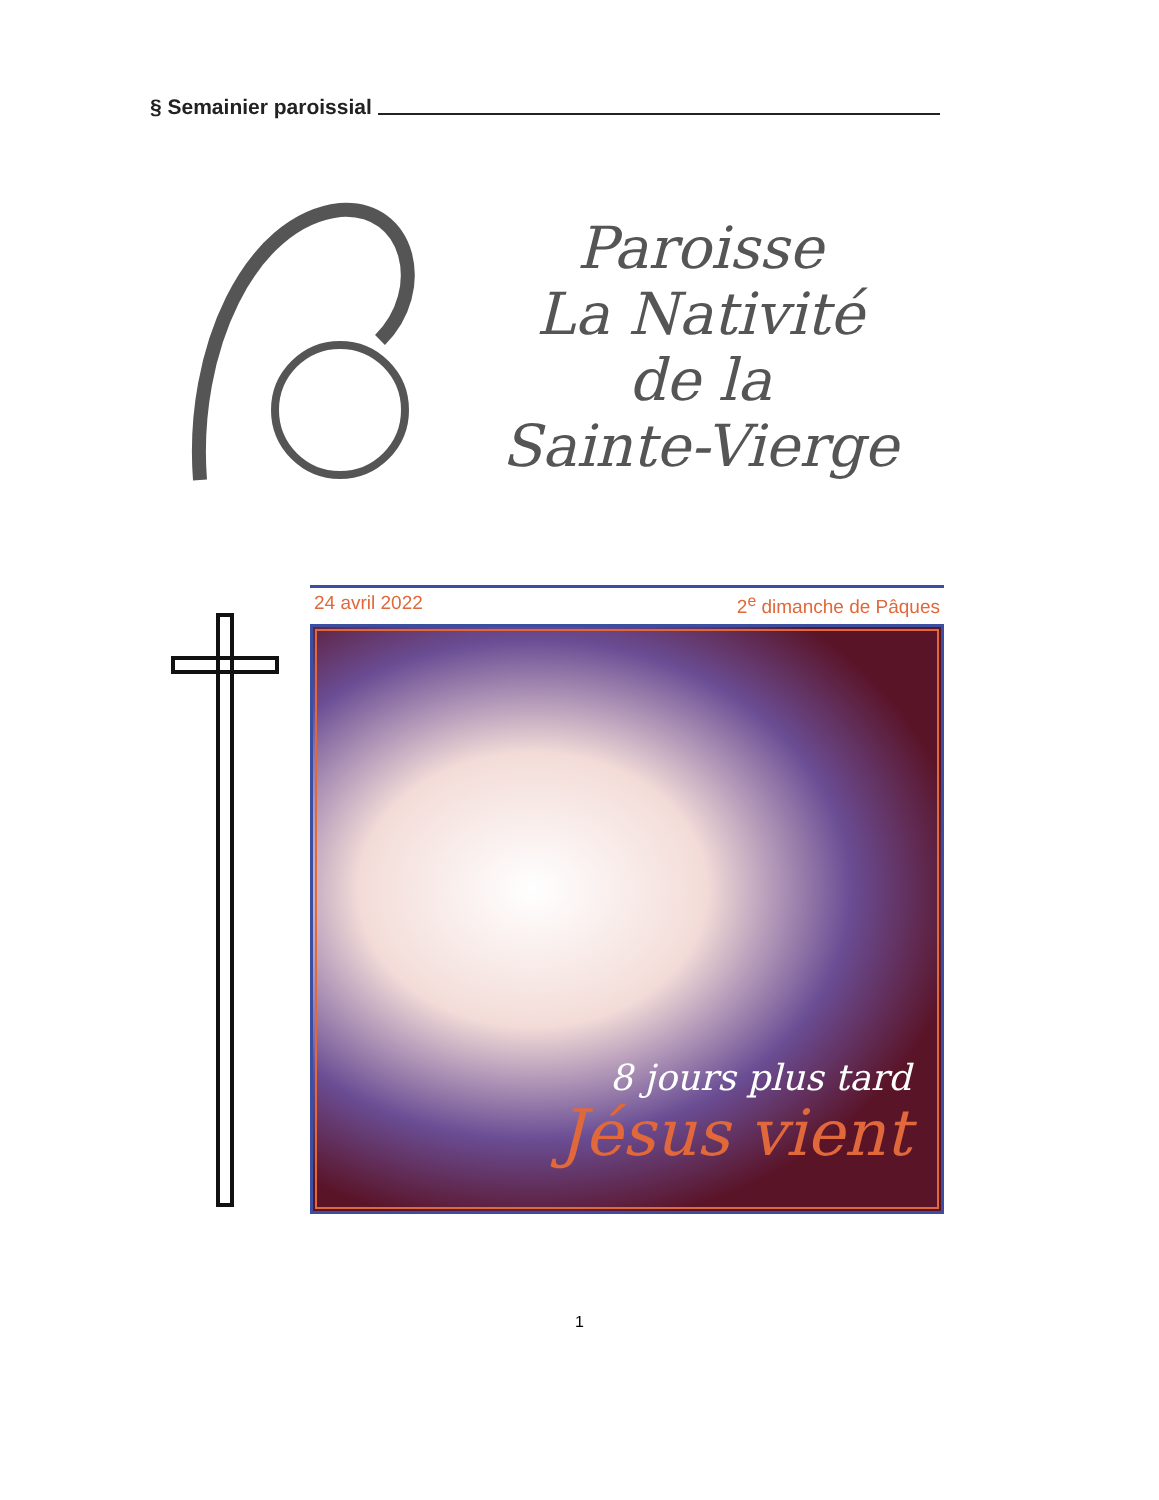§ Semainier paroissial
Paroisse
La Nativité
de la
Sainte-Vierge
24 avril 2022 2<sup>e</sup> dimanche de Pâques
8 jours plus tard
Jésus vient
1